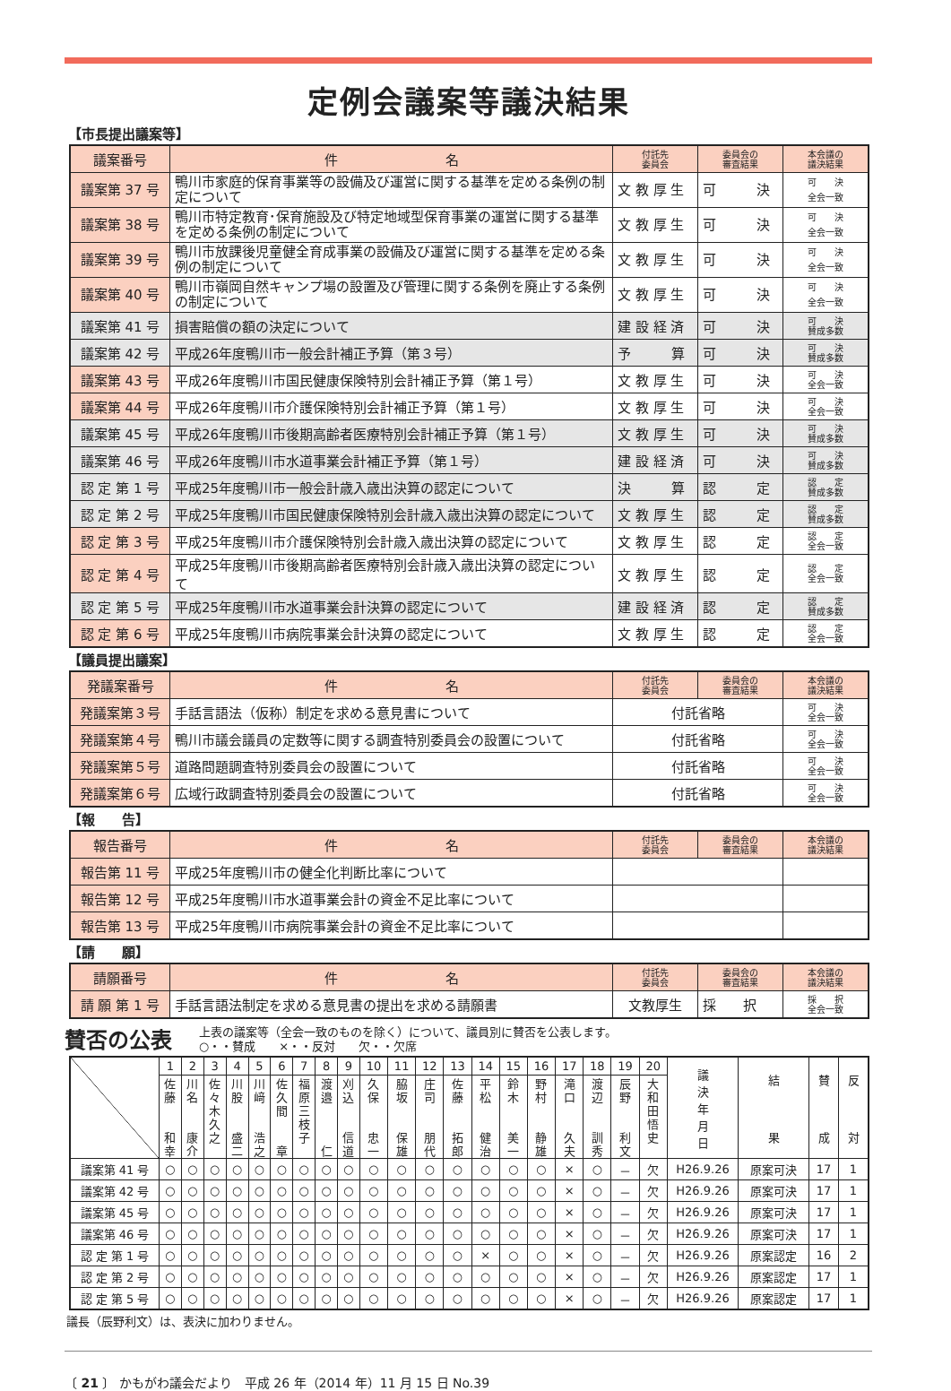定例会議案等議決結果
【市長提出議案等】
| 議案番号 | 件 名 | 付託先 委員会 | 委員会の 審査結果 | 本会議の 議決結果 |
| --- | --- | --- | --- | --- |
| 議案第 37 号 | 鴨川市家庭的保育事業等の設備及び運営に関する基準を定める条例の制定について | 文 教 厚 生 | 可 決 | 可 決 全会一致 |
| 議案第 38 号 | 鴨川市特定教育･保育施設及び特定地域型保育事業の運営に関する基準を定める条例の制定について | 文 教 厚 生 | 可 決 | 可 決 全会一致 |
| 議案第 39 号 | 鴨川市放課後児童健全育成事業の設備及び運営に関する基準を定める条例の制定について | 文 教 厚 生 | 可 決 | 可 決 全会一致 |
| 議案第 40 号 | 鴨川市嶺岡自然キャンプ場の設置及び管理に関する条例を廃止する条例の制定について | 文 教 厚 生 | 可 決 | 可 決 全会一致 |
| 議案第 41 号 | 損害賠償の額の決定について | 建 設 経 済 | 可 決 | 可 決 賛成多数 |
| 議案第 42 号 | 平成26年度鴨川市一般会計補正予算（第３号） | 予 算 | 可 決 | 可 決 賛成多数 |
| 議案第 43 号 | 平成26年度鴨川市国民健康保険特別会計補正予算（第１号） | 文 教 厚 生 | 可 決 | 可 決 全会一致 |
| 議案第 44 号 | 平成26年度鴨川市介護保険特別会計補正予算（第１号） | 文 教 厚 生 | 可 決 | 可 決 全会一致 |
| 議案第 45 号 | 平成26年度鴨川市後期高齢者医療特別会計補正予算（第１号） | 文 教 厚 生 | 可 決 | 可 決 賛成多数 |
| 議案第 46 号 | 平成26年度鴨川市水道事業会計補正予算（第１号） | 建 設 経 済 | 可 決 | 可 決 賛成多数 |
| 認 定 第 1 号 | 平成25年度鴨川市一般会計歳入歳出決算の認定について | 決 算 | 認 定 | 認 定 賛成多数 |
| 認 定 第 2 号 | 平成25年度鴨川市国民健康保険特別会計歳入歳出決算の認定について | 文 教 厚 生 | 認 定 | 認 定 賛成多数 |
| 認 定 第 3 号 | 平成25年度鴨川市介護保険特別会計歳入歳出決算の認定について | 文 教 厚 生 | 認 定 | 認 定 全会一致 |
| 認 定 第 4 号 | 平成25年度鴨川市後期高齢者医療特別会計歳入歳出決算の認定について | 文 教 厚 生 | 認 定 | 認 定 全会一致 |
| 認 定 第 5 号 | 平成25年度鴨川市水道事業会計決算の認定について | 建 設 経 済 | 認 定 | 認 定 賛成多数 |
| 認 定 第 6 号 | 平成25年度鴨川市病院事業会計決算の認定について | 文 教 厚 生 | 認 定 | 認 定 全会一致 |
【議員提出議案】
| 発議案番号 | 件 名 | 付託先 委員会 | 委員会の 審査結果 | 本会議の 議決結果 |
| --- | --- | --- | --- | --- |
| 発議案第３号 | 手話言語法（仮称）制定を求める意見書について | 付託省略 | | 可 決 全会一致 |
| 発議案第４号 | 鴨川市議会議員の定数等に関する調査特別委員会の設置について | 付託省略 | | 可 決 全会一致 |
| 発議案第５号 | 道路問題調査特別委員会の設置について | 付託省略 | | 可 決 全会一致 |
| 発議案第６号 | 広域行政調査特別委員会の設置について | 付託省略 | | 可 決 全会一致 |
【報　　告】
| 報告番号 | 件 名 | 付託先 委員会 | 委員会の 審査結果 | 本会議の 議決結果 |
| --- | --- | --- | --- | --- |
| 報告第 11 号 | 平成25年度鴨川市の健全化判断比率について | | | |
| 報告第 12 号 | 平成25年度鴨川市水道事業会計の資金不足比率について | | | |
| 報告第 13 号 | 平成25年度鴨川市病院事業会計の資金不足比率について | | | |
【請　　願】
| 請願番号 | 件 名 | 付託先 委員会 | 委員会の 審査結果 | 本会議の 議決結果 |
| --- | --- | --- | --- | --- |
| 請 願 第 1 号 | 手話言語法制定を求める意見書の提出を求める請願書 | 文教厚生 | 採 択 | 採 択 全会一致 |
賛否の公表
上表の議案等（全会一致のものを除く）について、議員別に賛否を公表します。
○・・賛成　　×・・反対　　欠・・欠席
| | 1 | 2 | 3 | 4 | 5 | 6 | 7 | 8 | 9 | 10 | 11 | 12 | 13 | 14 | 15 | 16 | 17 | 18 | 19 | 20 | 議 決 年 月 日 | 結 果 | 賛 成 | 反 対 |
| | 佐 藤 和 幸 | 川 名 康 介 | 佐 々 木 久 之 | 川 股 盛 二 | 川 﨑 浩 之 | 佐 久 間 章 | 福 原 三 枝 子 | 渡 邉 仁 | 刈 込 信 道 | 久 保 忠 一 | 脇 坂 保 雄 | 庄 司 朋 代 | 佐 藤 拓 郎 | 平 松 健 治 | 鈴 木 美 一 | 野 村 静 雄 | 滝 口 久 夫 | 渡 辺 訓 秀 | 辰 野 利 文 | 大 和 田 悟 史 | | | | |
| 議案第 41 号 | ○ | ○ | ○ | ○ | ○ | ○ | ○ | ○ | ○ | ○ | ○ | ○ | ○ | ○ | ○ | ○ | × | ○ | － | 欠 | H26.9.26 | 原案可決 | 17 | 1 |
| 議案第 42 号 | ○ | ○ | ○ | ○ | ○ | ○ | ○ | ○ | ○ | ○ | ○ | ○ | ○ | ○ | ○ | ○ | × | ○ | － | 欠 | H26.9.26 | 原案可決 | 17 | 1 |
| 議案第 45 号 | ○ | ○ | ○ | ○ | ○ | ○ | ○ | ○ | ○ | ○ | ○ | ○ | ○ | ○ | ○ | ○ | × | ○ | － | 欠 | H26.9.26 | 原案可決 | 17 | 1 |
| 議案第 46 号 | ○ | ○ | ○ | ○ | ○ | ○ | ○ | ○ | ○ | ○ | ○ | ○ | ○ | ○ | ○ | ○ | × | ○ | － | 欠 | H26.9.26 | 原案可決 | 17 | 1 |
| 認 定 第 1 号 | ○ | ○ | ○ | ○ | ○ | ○ | ○ | ○ | ○ | ○ | ○ | ○ | ○ | × | ○ | ○ | × | ○ | － | 欠 | H26.9.26 | 原案認定 | 16 | 2 |
| 認 定 第 2 号 | ○ | ○ | ○ | ○ | ○ | ○ | ○ | ○ | ○ | ○ | ○ | ○ | ○ | ○ | ○ | ○ | × | ○ | － | 欠 | H26.9.26 | 原案認定 | 17 | 1 |
| 認 定 第 5 号 | ○ | ○ | ○ | ○ | ○ | ○ | ○ | ○ | ○ | ○ | ○ | ○ | ○ | ○ | ○ | ○ | × | ○ | － | 欠 | H26.9.26 | 原案認定 | 17 | 1 |
議長（辰野利文）は、表決に加わりません。
〔 21 〕 かもがわ議会だより　平成 26 年（2014 年）11 月 15 日 No.39